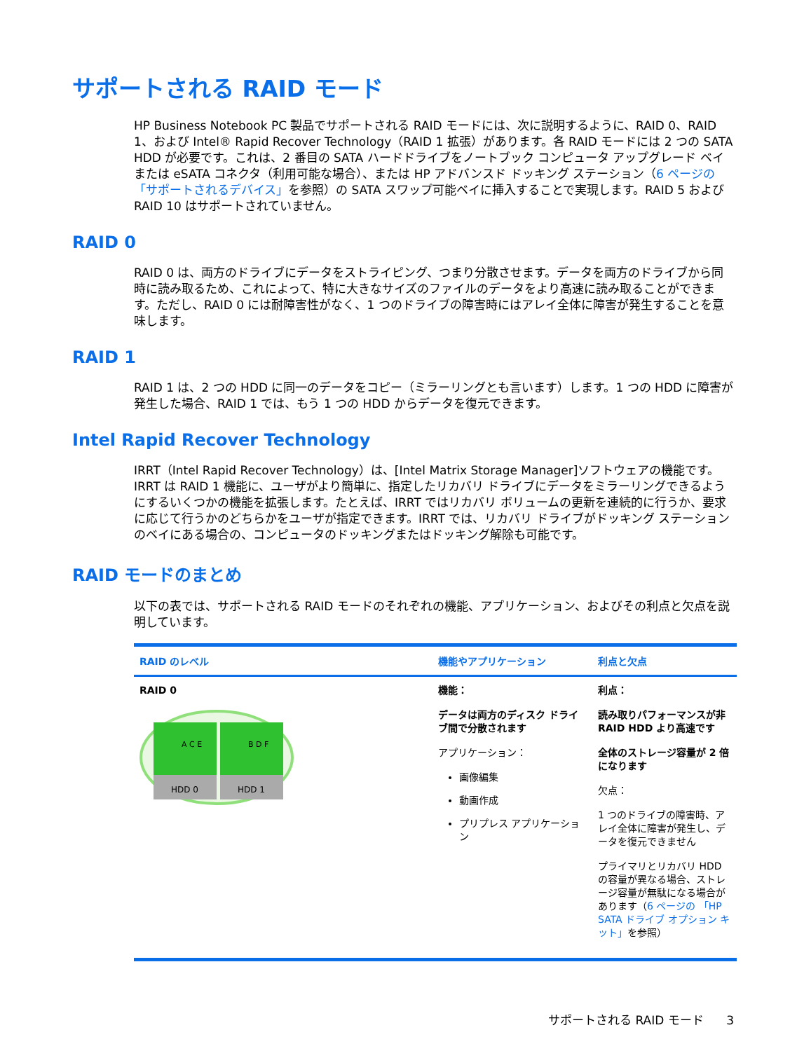サポートされる RAID モード
HP Business Notebook PC 製品でサポートされる RAID モードには、次に説明するように、RAID 0、RAID 1、および Intel® Rapid Recover Technology（RAID 1 拡張）があります。各 RAID モードには 2 つの SATA HDD が必要です。これは、2 番目の SATA ハードドライブをノートブック コンピュータ アップグレード ベイまたは eSATA コネクタ（利用可能な場合）、または HP アドバンスド ドッキング ステーション（6 ページの 「サポートされるデバイス」を参照）の SATA スワップ可能ベイに挿入することで実現します。RAID 5 および RAID 10 はサポートされていません。
RAID 0
RAID 0 は、両方のドライブにデータをストライピング、つまり分散させます。データを両方のドライブから同時に読み取るため、これによって、特に大きなサイズのファイルのデータをより高速に読み取ることができます。ただし、RAID 0 には耐障害性がなく、1 つのドライブの障害時にはアレイ全体に障害が発生することを意味します。
RAID 1
RAID 1 は、2 つの HDD に同一のデータをコピー（ミラーリングとも言います）します。1 つの HDD に障害が発生した場合、RAID 1 では、もう 1 つの HDD からデータを復元できます。
Intel Rapid Recover Technology
IRRT（Intel Rapid Recover Technology）は、[Intel Matrix Storage Manager]ソフトウェアの機能です。IRRT は RAID 1 機能に、ユーザがより簡単に、指定したリカバリ ドライブにデータをミラーリングできるようにするいくつかの機能を拡張します。たとえば、IRRT ではリカバリ ボリュームの更新を連続的に行うか、要求に応じて行うかのどちらかをユーザが指定できます。IRRT では、リカバリ ドライブがドッキング ステーションのベイにある場合の、コンピュータのドッキングまたはドッキング解除も可能です。
RAID モードのまとめ
以下の表では、サポートされる RAID モードのそれぞれの機能、アプリケーション、およびその利点と欠点を説明しています。
| RAID のレベル | 機能やアプリケーション | 利点と欠点 |
| --- | --- | --- |
| RAID 0 HDD 0 HDD 1 A C E B D F | 機能： データは両方のディスク ドライブ間で分散されます アプリケーション： 画像編集 動画作成 プリプレス アプリケーション | 利点： 読み取りパフォーマンスが非 RAID HDD より高速です 全体のストレージ容量が 2 倍になります 欠点： 1 つのドライブの障害時、アレイ全体に障害が発生し、データを復元できません プライマリとリカバリ HDD の容量が異なる場合、ストレージ容量が無駄になる場合があります（ 6 ページの 「HP SATA ドライブ オプション キット」 を参照） |
サポートされる RAID モード 3